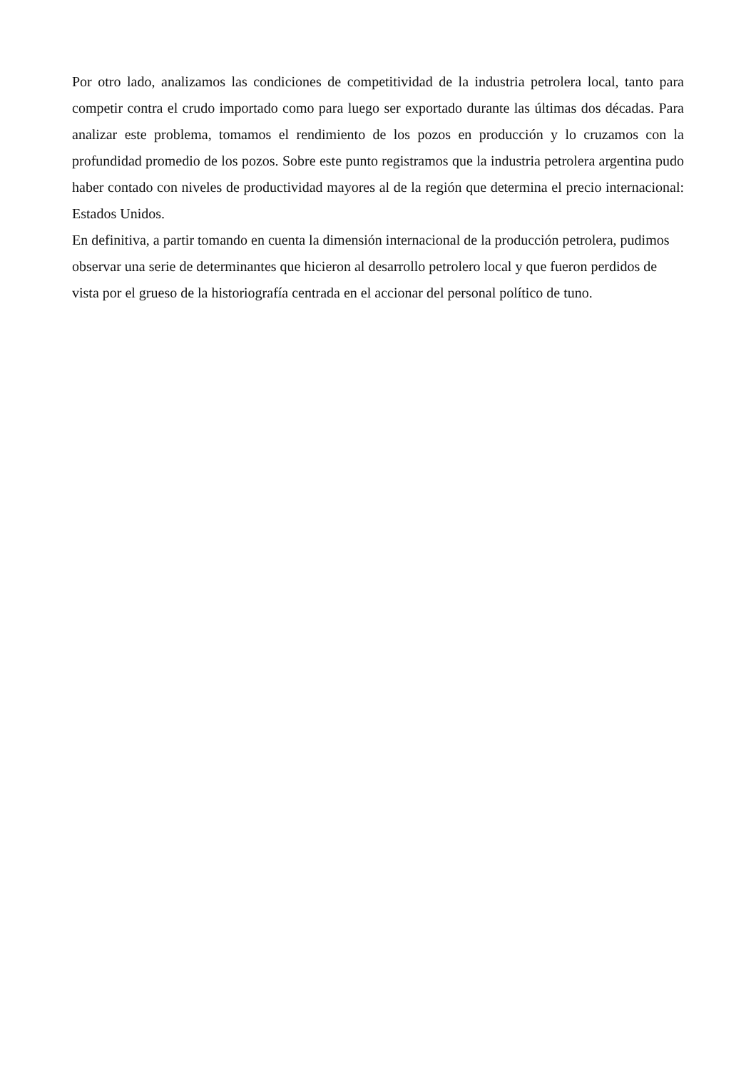Por otro lado, analizamos las condiciones de competitividad de la industria petrolera local, tanto para competir contra el crudo importado como para luego ser exportado durante las últimas dos décadas. Para analizar este problema, tomamos el rendimiento de los pozos en producción y lo cruzamos con la profundidad promedio de los pozos. Sobre este punto registramos que la industria petrolera argentina pudo haber contado con niveles de productividad mayores al de la región que determina el precio internacional: Estados Unidos.
En definitiva, a partir tomando en cuenta la dimensión internacional de la producción petrolera, pudimos observar una serie de determinantes que hicieron al desarrollo petrolero local y que fueron perdidos de vista por el grueso de la historiografía centrada en el accionar del personal político de tuno.